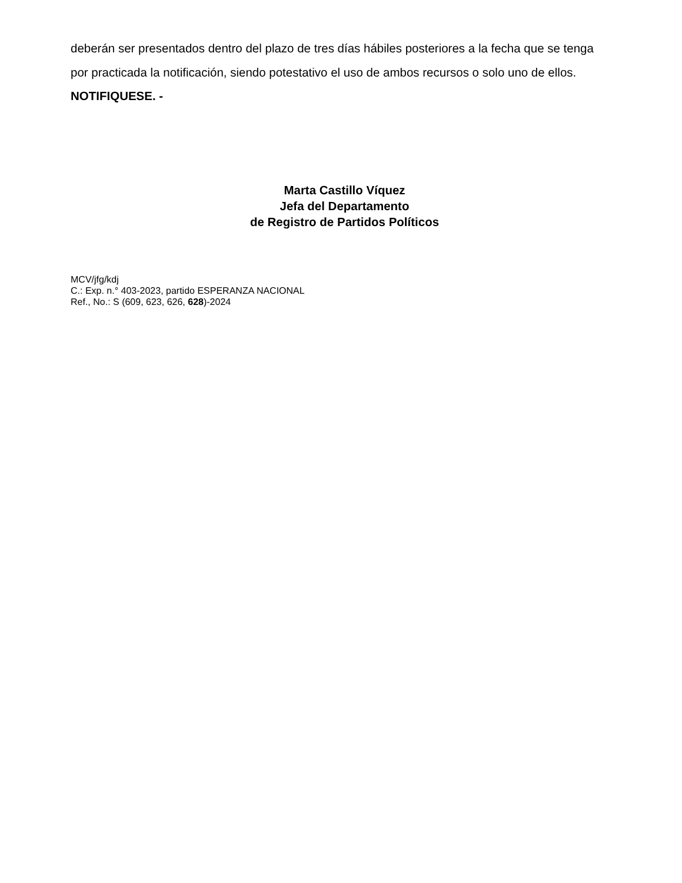deberán ser presentados dentro del plazo de tres días hábiles posteriores a la fecha que se tenga por practicada la notificación, siendo potestativo el uso de ambos recursos o solo uno de ellos. NOTIFIQUESE. -
Marta Castillo Víquez
Jefa del Departamento
de Registro de Partidos Políticos
MCV/jfg/kdj
C.: Exp. n.° 403-2023, partido ESPERANZA NACIONAL
Ref., No.: S (609, 623, 626, 628)-2024